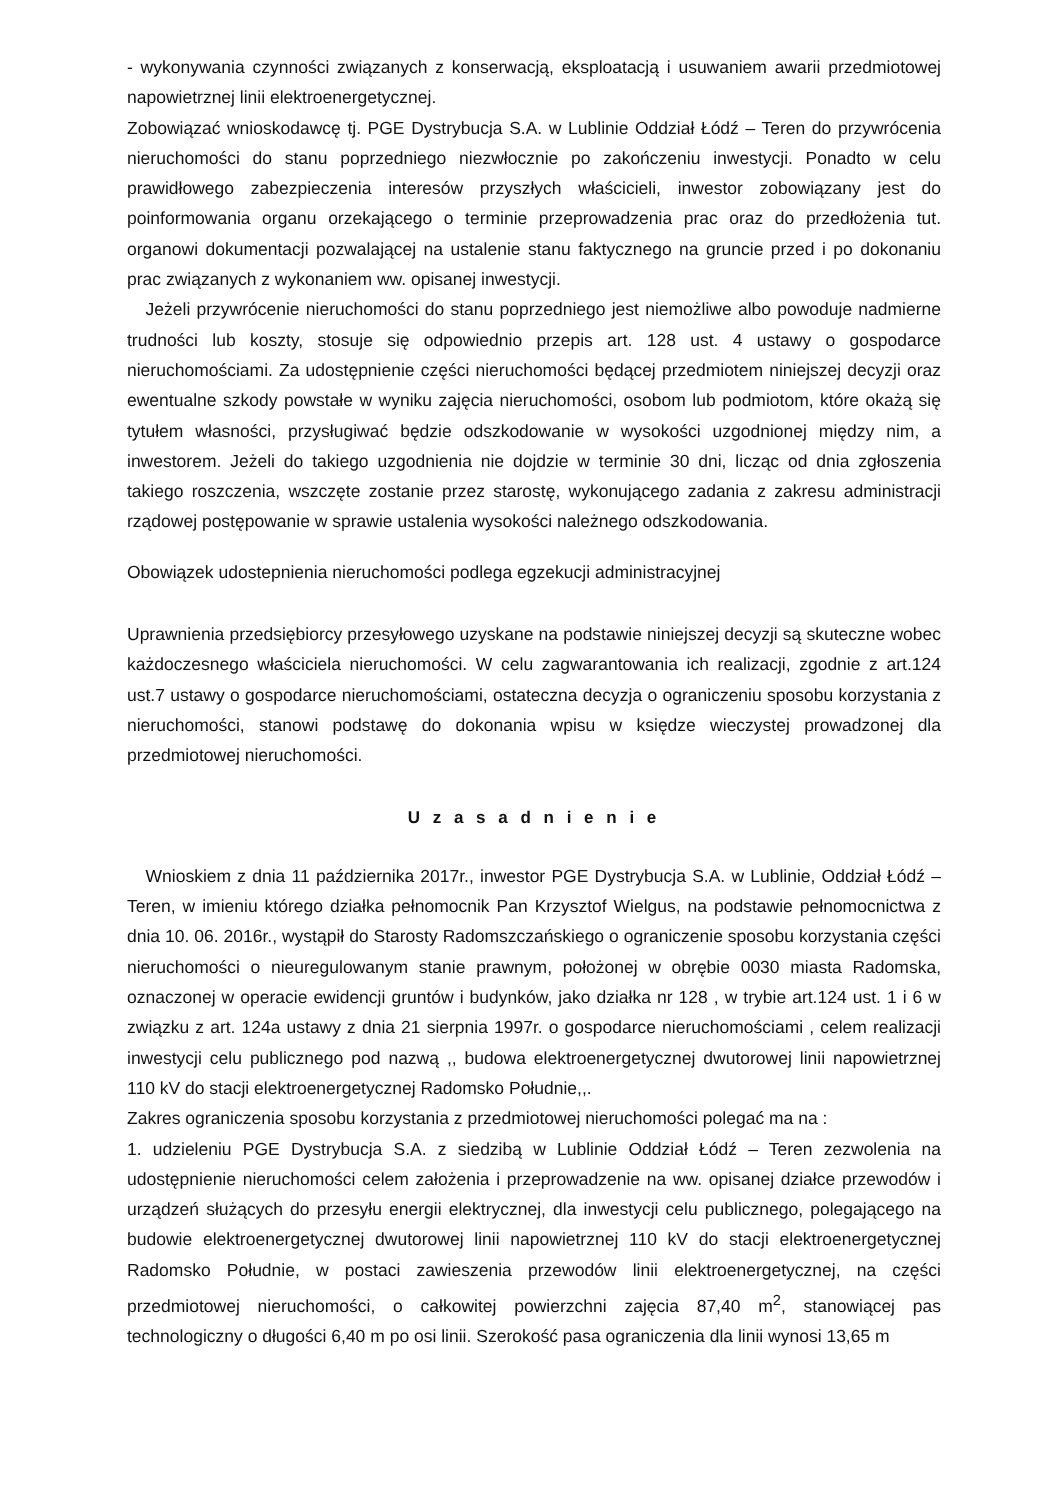- wykonywania czynności związanych z konserwacją, eksploatacją i usuwaniem awarii przedmiotowej napowietrznej linii elektroenergetycznej.
Zobowiązać wnioskodawcę tj. PGE Dystrybucja S.A. w Lublinie Oddział Łódź – Teren do przywrócenia nieruchomości do stanu poprzedniego niezwłocznie po zakończeniu inwestycji. Ponadto w celu prawidłowego zabezpieczenia interesów przyszłych właścicieli, inwestor zobowiązany jest do poinformowania organu orzekającego o terminie przeprowadzenia prac oraz do przedłożenia tut. organowi dokumentacji pozwalającej na ustalenie stanu faktycznego na gruncie przed i po dokonaniu prac związanych z wykonaniem ww. opisanej inwestycji.
Jeżeli przywrócenie nieruchomości do stanu poprzedniego jest niemożliwe albo powoduje nadmierne trudności lub koszty, stosuje się odpowiednio przepis art. 128 ust. 4 ustawy o gospodarce nieruchomościami. Za udostępnienie części nieruchomości będącej przedmiotem niniejszej decyzji oraz ewentualne szkody powstałe w wyniku zajęcia nieruchomości, osobom lub podmiotom, które okażą się tytułem własności, przysługiwać będzie odszkodowanie w wysokości uzgodnionej między nim, a inwestorem. Jeżeli do takiego uzgodnienia nie dojdzie w terminie 30 dni, licząc od dnia zgłoszenia takiego roszczenia, wszczęte zostanie przez starostę, wykonującego zadania z zakresu administracji rządowej postępowanie w sprawie ustalenia wysokości należnego odszkodowania.
Obowiązek udostepnienia nieruchomości podlega egzekucji administracyjnej
Uprawnienia przedsiębiorcy przesyłowego uzyskane na podstawie niniejszej decyzji są skuteczne wobec każdoczesnego właściciela nieruchomości. W celu zagwarantowania ich realizacji, zgodnie z art.124 ust.7 ustawy o gospodarce nieruchomościami, ostateczna decyzja o ograniczeniu sposobu korzystania z nieruchomości, stanowi podstawę do dokonania wpisu w księdze wieczystej prowadzonej dla przedmiotowej nieruchomości.
U z a s a d n i e n i e
Wnioskiem z dnia 11 października 2017r., inwestor PGE Dystrybucja S.A. w Lublinie, Oddział Łódź – Teren, w imieniu którego działka pełnomocnik Pan Krzysztof Wielgus, na podstawie pełnomocnictwa z dnia 10. 06. 2016r., wystąpił do Starosty Radomszczańskiego o ograniczenie sposobu korzystania części nieruchomości o nieuregulowanym stanie prawnym, położonej w obrębie 0030 miasta Radomska, oznaczonej w operacie ewidencji gruntów i budynków, jako działka nr 128 , w trybie art.124 ust. 1 i 6 w związku z art. 124a ustawy z dnia 21 sierpnia 1997r. o gospodarce nieruchomościami , celem realizacji inwestycji celu publicznego pod nazwą ,, budowa elektroenergetycznej dwutorowej linii napowietrznej 110 kV do stacji elektroenergetycznej Radomsko Południe,,.
Zakres ograniczenia sposobu korzystania z przedmiotowej nieruchomości polegać ma na :
1. udzieleniu PGE Dystrybucja S.A. z siedzibą w Lublinie Oddział Łódź – Teren zezwolenia na udostępnienie nieruchomości celem założenia i przeprowadzenie na ww. opisanej działce przewodów i urządzeń służących do przesyłu energii elektrycznej, dla inwestycji celu publicznego, polegającego na budowie elektroenergetycznej dwutorowej linii napowietrznej 110 kV do stacji elektroenergetycznej Radomsko Południe, w postaci zawieszenia przewodów linii elektroenergetycznej, na części przedmiotowej nieruchomości, o całkowitej powierzchni zajęcia 87,40 m<sup>2</sup>, stanowiącej pas technologiczny o długości 6,40 m po osi linii. Szerokość pasa ograniczenia dla linii wynosi 13,65 m